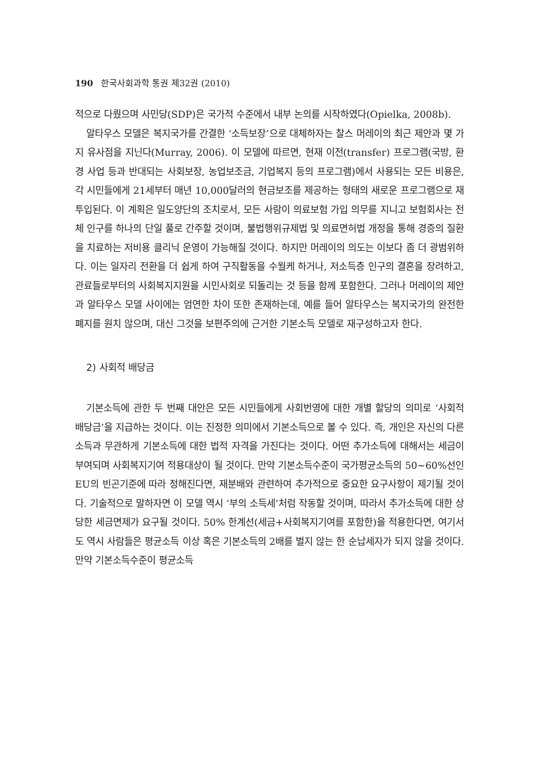190 한국사회과학 통권 제32권 (2010)
적으로 다뤘으며 사민당(SDP)은 국가적 수준에서 내부 논의를 시작하였다(Opielka, 2008b).
알타우스 모델은 복지국가를 간결한 ‘소득보장’으로 대체하자는 찰스 머레이의 최근 제안과 몇 가지 유사점을 지닌다(Murray, 2006). 이 모델에 따르면, 현재 이전(transfer) 프로그램(국방, 환경 사업 등과 반대되는 사회보장, 농업보조금, 기업복지 등의 프로그램)에서 사용되는 모든 비용은, 각 시민들에게 21세부터 매년 10,000달러의 현금보조를 제공하는 형태의 새로운 프로그램으로 재투입된다. 이 계획은 일도양단의 조치로서, 모든 사람이 의료보험 가입 의무를 지니고 보험회사는 전체 인구를 하나의 단일 풀로 간주할 것이며, 불법행위규제법 및 의료면허법 개정을 통해 경증의 질환을 치료하는 저비용 클리닉 운영이 가능해질 것이다. 하지만 머레이의 의도는 이보다 좀 더 광범위하다. 이는 일자리 전환을 더 쉽게 하여 구직활동을 수월케 하거나, 저소득층 인구의 결혼을 장려하고, 관료들로부터의 사회복지지원을 시민사회로 되돌리는 것 등을 함께 포함한다. 그러나 머레이의 제안과 알타우스 모델 사이에는 엄연한 차이 또한 존재하는데, 예를 들어 알타우스는 복지국가의 완전한 폐지를 원치 않으며, 대신 그것을 보편주의에 근거한 기본소득 모델로 재구성하고자 한다.
2) 사회적 배당금
기본소득에 관한 두 번째 대안은 모든 시민들에게 사회번영에 대한 개별 할당의 의미로 ‘사회적 배당금’을 지급하는 것이다. 이는 진정한 의미에서 기본소득으로 볼 수 있다. 즉, 개인은 자신의 다른 소득과 무관하게 기본소득에 대한 법적 자격을 가진다는 것이다. 어떤 추가소득에 대해서는 세금이 부여되며 사회복지기여 적용대상이 될 것이다. 만약 기본소득수준이 국가평균소득의 50~60%선인 EU의 빈곤기준에 따라 정해진다면, 재분배와 관련하여 추가적으로 중요한 요구사항이 제기될 것이다. 기술적으로 말하자면 이 모델 역시 ‘부의 소득세’처럼 작동할 것이며, 따라서 추가소득에 대한 상당한 세금면제가 요구될 것이다. 50% 한계선(세금+사회복지기여를 포함한)을 적용한다면, 여기서도 역시 사람들은 평균소득 이상 혹은 기본소득의 2배를 벌지 않는 한 순납세자가 되지 않을 것이다. 만약 기본소득수준이 평균소득